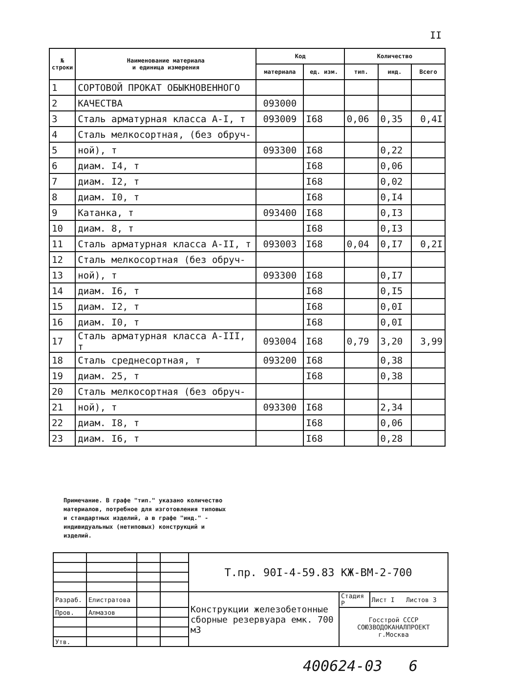II
| № строки | Наименование материала и единица измерения | Код | | Количество | | |
| --- | --- | --- | --- | --- | --- | --- |
| | | материала | ед. изм. | тип. | инд. | Всего |
| 1 | СОРТОВОЙ ПРОКАТ ОБЫКНОВЕННОГО | | | | | |
| 2 | КАЧЕСТВА | 093000 | | | | |
| 3 | Сталь арматурная класса А-I, т | 093009 | I68 | 0,06 | 0,35 | 0,4I |
| 4 | Сталь мелкосортная, (без обруч- | | | | | |
| 5 | ной), т | 093300 | I68 | | 0,22 | |
| 6 | диам. I4, т | | I68 | | 0,06 | |
| 7 | диам. I2, т | | I68 | | 0,02 | |
| 8 | диам. I0, т | | I68 | | 0,I4 | |
| 9 | Катанка, т | 093400 | I68 | | 0,I3 | |
| 10 | диам. 8, т | | I68 | | 0,I3 | |
| 11 | Сталь арматурная класса А-II, т | 093003 | I68 | 0,04 | 0,I7 | 0,2I |
| 12 | Сталь мелкосортная (без обруч- | | | | | |
| 13 | ной), т | 093300 | I68 | | 0,I7 | |
| 14 | диам. I6, т | | I68 | | 0,I5 | |
| 15 | диам. I2, т | | I68 | | 0,0I | |
| 16 | диам. I0, т | | I68 | | 0,0I | |
| 17 | Сталь арматурная класса А-III, т | 093004 | I68 | 0,79 | 3,20 | 3,99 |
| 18 | Сталь среднесортная, т | 093200 | I68 | | 0,38 | |
| 19 | диам. 25, т | | I68 | | 0,38 | |
| 20 | Сталь мелкосортная (без обруч- | | | | | |
| 21 | ной), т | 093300 | I68 | | 2,34 | |
| 22 | диам. I8, т | | I68 | | 0,06 | |
| 23 | диам. I6, т | | I68 | | 0,28 | |
Примечание. В графе "тип." указано количество материалов, потребное для изготовления типовых и стандартных изделий, а в графе "инд." - индивидуальных (нетиповых) конструкций и изделий.
| | | | | Т.пр. 90I-4-59.83 КЖ-ВМ-2-700 | | |
| Разраб. | Елистратова | | | Конструкции железобетонные сборные резервуара емк. 700 м3 | Стадия Р | Лист I Листов 3 |
| Пров. | Алмазов | | | | Госстрой СССР СОЮЗВОДОКАНАЛПРОЕКТ г.Москва | |
| Утв. | | | | | | |
400624-03 6